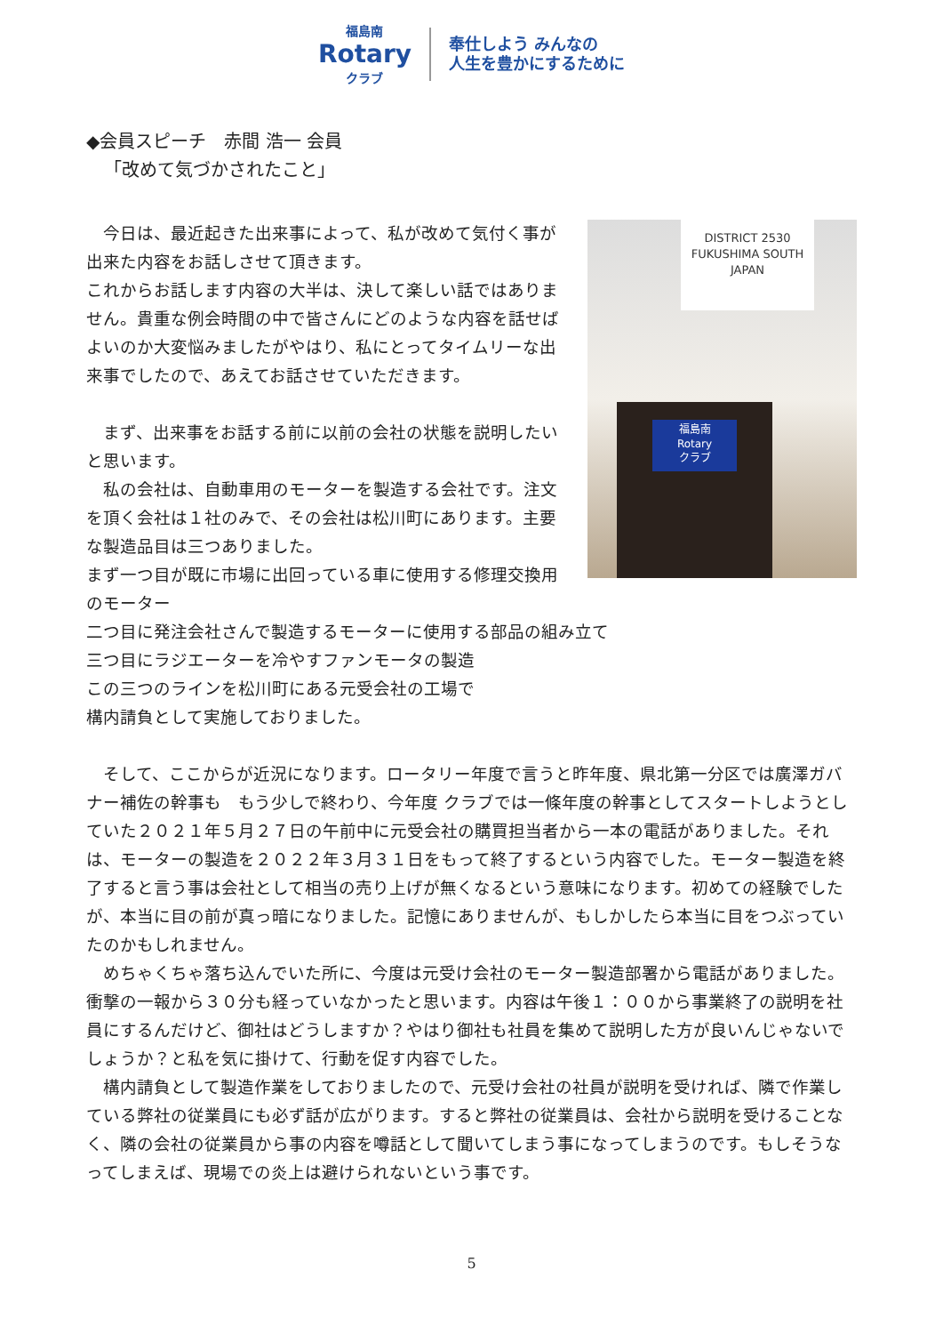福島南
Rotary
クラブ
奉仕しよう みんなの
人生を豊かにするために
◆会員スピーチ　赤間 浩一 会員
「改めて気づかされたこと」
DISTRICT 2530
FUKUSHIMA SOUTH
JAPAN
福島南
Rotary
クラブ
　今日は、最近起きた出来事によって、私が改めて気付く事が出来た内容をお話しさせて頂きます。
これからお話します内容の大半は、決して楽しい話ではありません。貴重な例会時間の中で皆さんにどのような内容を話せばよいのか大変悩みましたがやはり、私にとってタイムリーな出来事でしたので、あえてお話させていただきます。
　まず、出来事をお話する前に以前の会社の状態を説明したいと思います。
　私の会社は、自動車用のモーターを製造する会社です。注文を頂く会社は１社のみで、その会社は松川町にあります。主要な製造品目は三つありました。
まず一つ目が既に市場に出回っている車に使用する修理交換用のモーター
二つ目に発注会社さんで製造するモーターに使用する部品の組み立て
三つ目にラジエーターを冷やすファンモータの製造
この三つのラインを松川町にある元受会社の工場で
構内請負として実施しておりました。
　そして、ここからが近況になります。ロータリー年度で言うと昨年度、県北第一分区では廣澤ガバナー補佐の幹事も　もう少しで終わり、今年度 クラブでは一條年度の幹事としてスタートしようとしていた２０２１年５月２７日の午前中に元受会社の購買担当者から一本の電話がありました。それは、モーターの製造を２０２２年３月３１日をもって終了するという内容でした。モーター製造を終了すると言う事は会社として相当の売り上げが無くなるという意味になります。初めての経験でしたが、本当に目の前が真っ暗になりました。記憶にありませんが、もしかしたら本当に目をつぶっていたのかもしれません。
　めちゃくちゃ落ち込んでいた所に、今度は元受け会社のモーター製造部署から電話がありました。衝撃の一報から３０分も経っていなかったと思います。内容は午後１：００から事業終了の説明を社員にするんだけど、御社はどうしますか？やはり御社も社員を集めて説明した方が良いんじゃないでしょうか？と私を気に掛けて、行動を促す内容でした。
　構内請負として製造作業をしておりましたので、元受け会社の社員が説明を受ければ、隣で作業している弊社の従業員にも必ず話が広がります。すると弊社の従業員は、会社から説明を受けることなく、隣の会社の従業員から事の内容を噂話として聞いてしまう事になってしまうのです。もしそうなってしまえば、現場での炎上は避けられないという事です。
5